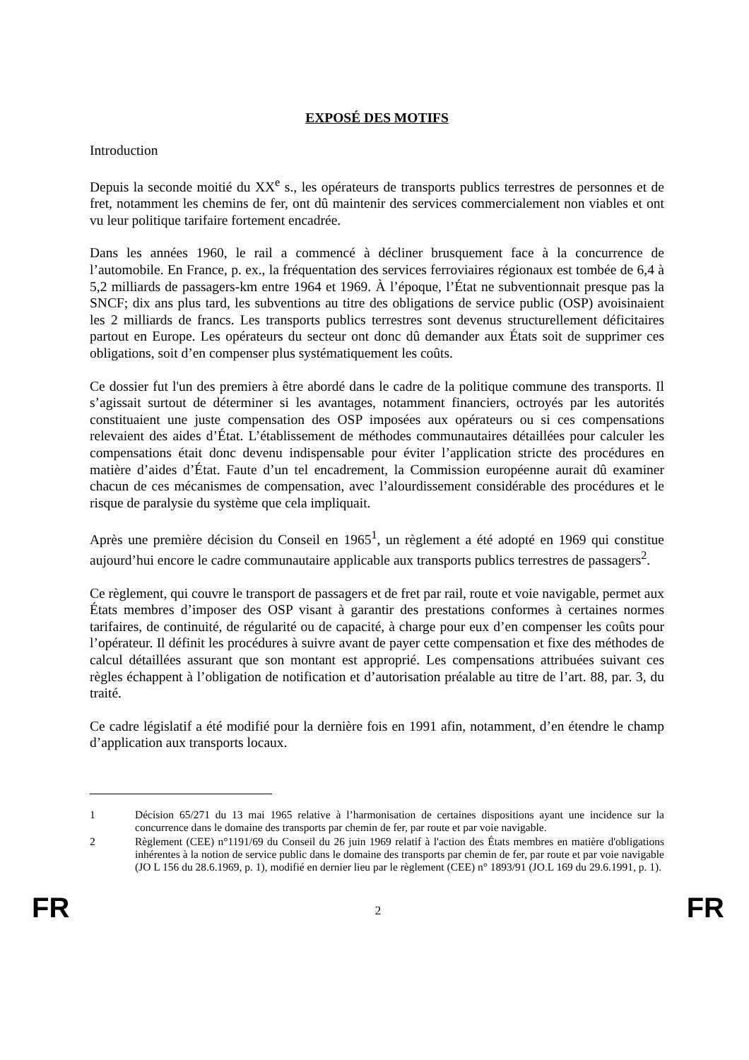EXPOSÉ DES MOTIFS
Introduction
Depuis la seconde moitié du XX<sup>e</sup> s., les opérateurs de transports publics terrestres de personnes et de fret, notamment les chemins de fer, ont dû maintenir des services commercialement non viables et ont vu leur politique tarifaire fortement encadrée.
Dans les années 1960, le rail a commencé à décliner brusquement face à la concurrence de l’automobile. En France, p. ex., la fréquentation des services ferroviaires régionaux est tombée de 6,4 à 5,2 milliards de passagers-km entre 1964 et 1969. À l’époque, l’État ne subventionnait presque pas la SNCF; dix ans plus tard, les subventions au titre des obligations de service public (OSP) avoisinaient les 2 milliards de francs. Les transports publics terrestres sont devenus structurellement déficitaires partout en Europe. Les opérateurs du secteur ont donc dû demander aux États soit de supprimer ces obligations, soit d’en compenser plus systématiquement les coûts.
Ce dossier fut l'un des premiers à être abordé dans le cadre de la politique commune des transports. Il s’agissait surtout de déterminer si les avantages, notamment financiers, octroyés par les autorités constituaient une juste compensation des OSP imposées aux opérateurs ou si ces compensations relevaient des aides d’État. L’établissement de méthodes communautaires détaillées pour calculer les compensations était donc devenu indispensable pour éviter l’application stricte des procédures en matière d’aides d’État. Faute d’un tel encadrement, la Commission européenne aurait dû examiner chacun de ces mécanismes de compensation, avec l’alourdissement considérable des procédures et le risque de paralysie du système que cela impliquait.
Après une première décision du Conseil en 1965<sup>1</sup>, un règlement a été adopté en 1969 qui constitue aujourd’hui encore le cadre communautaire applicable aux transports publics terrestres de passagers<sup>2</sup>.
Ce règlement, qui couvre le transport de passagers et de fret par rail, route et voie navigable, permet aux États membres d’imposer des OSP visant à garantir des prestations conformes à certaines normes tarifaires, de continuité, de régularité ou de capacité, à charge pour eux d’en compenser les coûts pour l’opérateur. Il définit les procédures à suivre avant de payer cette compensation et fixe des méthodes de calcul détaillées assurant que son montant est approprié. Les compensations attribuées suivant ces règles échappent à l’obligation de notification et d’autorisation préalable au titre de l’art. 88, par. 3, du traité.
Ce cadre législatif a été modifié pour la dernière fois en 1991 afin, notamment, d’en étendre le champ d’application aux transports locaux.
1 Décision 65/271 du 13 mai 1965 relative à l’harmonisation de certaines dispositions ayant une incidence sur la concurrence dans le domaine des transports par chemin de fer, par route et par voie navigable.
2 Règlement (CEE) n°1191/69 du Conseil du 26 juin 1969 relatif à l'action des États membres en matière d'obligations inhérentes à la notion de service public dans le domaine des transports par chemin de fer, par route et par voie navigable (JO L 156 du 28.6.1969, p. 1), modifié en dernier lieu par le règlement (CEE) n° 1893/91 (JO.L 169 du 29.6.1991, p. 1).
FR 2 FR